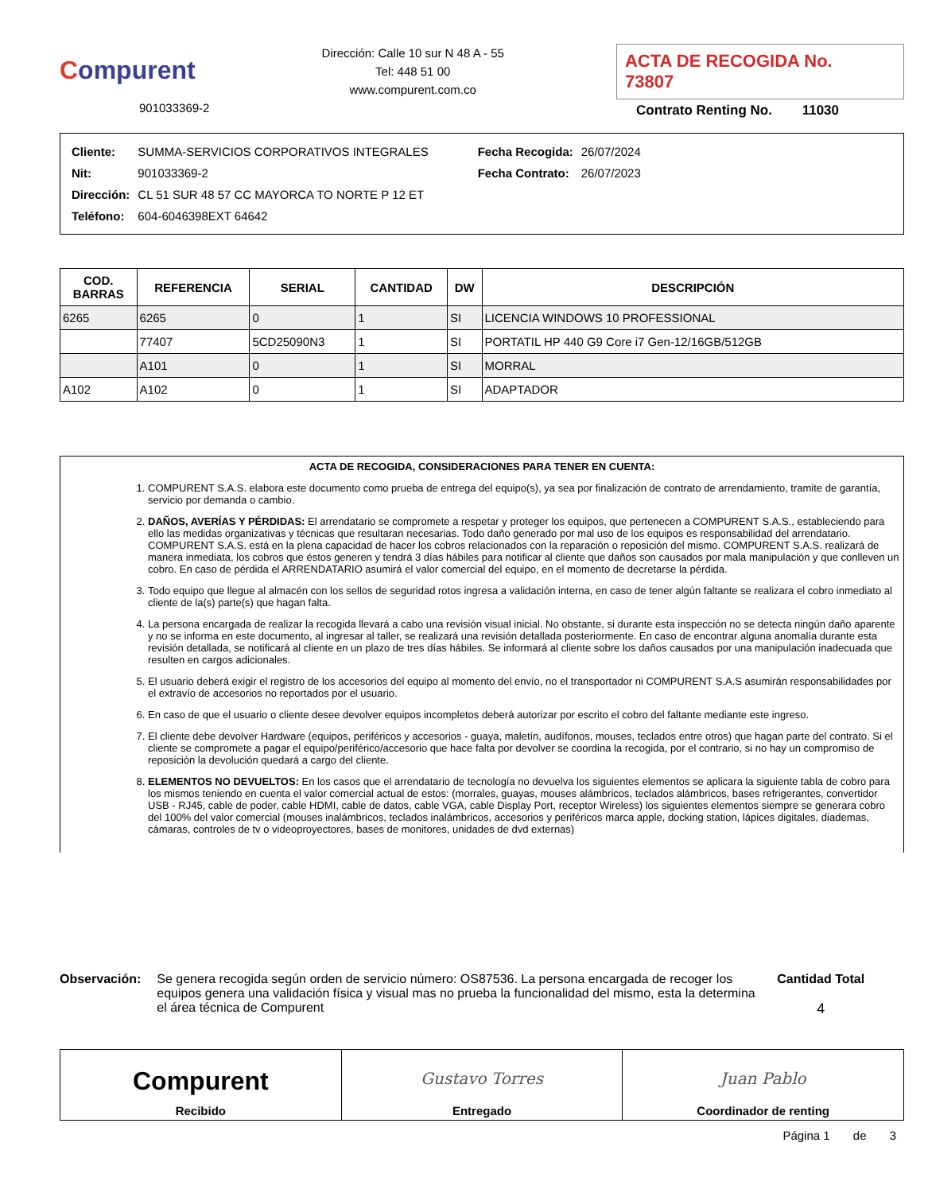Compurent
901033369-2
Dirección: Calle 10 sur N 48 A - 55
Tel: 448 51 00
www.compurent.com.co
ACTA DE RECOGIDA No. 73807
Contrato Renting No. 11030
| Cliente: | SUMMA-SERVICIOS CORPORATIVOS INTEGRALES |
| Nit: | 901033369-2 |
| Dirección: | CL 51 SUR 48 57 CC MAYORCA TO NORTE P 12 ET |
| Teléfono: | 604-6046398EXT 64642 |
| Fecha Recogida: | 26/07/2024 |
| Fecha Contrato: | 26/07/2023 |
| COD. BARRAS | REFERENCIA | SERIAL | CANTIDAD | DW | DESCRIPCIÓN |
| --- | --- | --- | --- | --- | --- |
| 6265 | 6265 | 0 | 1 | SI | LICENCIA WINDOWS 10 PROFESSIONAL |
| | 77407 | 5CD25090N3 | 1 | SI | PORTATIL HP 440 G9 Core i7 Gen-12/16GB/512GB |
| | A101 | 0 | 1 | SI | MORRAL |
| A102 | A102 | 0 | 1 | SI | ADAPTADOR |
ACTA DE RECOGIDA, CONSIDERACIONES PARA TENER EN CUENTA:
1. COMPURENT S.A.S. elabora este documento como prueba de entrega del equipo(s), ya sea por finalización de contrato de arrendamiento, tramite de garantía, servicio por demanda o cambio.
2. DAÑOS, AVERÍAS Y PÉRDIDAS: El arrendatario se compromete a respetar y proteger los equipos, que pertenecen a COMPURENT S.A.S., estableciendo para ello las medidas organizativas y técnicas que resultaran necesarias. Todo daño generado por mal uso de los equipos es responsabilidad del arrendatario. COMPURENT S.A.S. está en la plena capacidad de hacer los cobros relacionados con la reparación o reposición del mismo. COMPURENT S.A.S. realizará de manera inmediata, los cobros que éstos generen y tendrá 3 días hábiles para notificar al cliente que daños son causados por mala manipulación y que conlleven un cobro. En caso de pérdida el ARRENDATARIO asumirá el valor comercial del equipo, en el momento de decretarse la pérdida.
3. Todo equipo que llegue al almacén con los sellos de seguridad rotos ingresa a validación interna, en caso de tener algún faltante se realizara el cobro inmediato al cliente de la(s) parte(s) que hagan falta.
4. La persona encargada de realizar la recogida llevará a cabo una revisión visual inicial. No obstante, si durante esta inspección no se detecta ningún daño aparente y no se informa en este documento, al ingresar al taller, se realizará una revisión detallada posteriormente. En caso de encontrar alguna anomalía durante esta revisión detallada, se notificará al cliente en un plazo de tres días hábiles. Se informará al cliente sobre los daños causados por una manipulación inadecuada que resulten en cargos adicionales.
5. El usuario deberá exigir el registro de los accesorios del equipo al momento del envío, no el transportador ni COMPURENT S.A.S asumirán responsabilidades por el extravío de accesorios no reportados por el usuario.
6. En caso de que el usuario o cliente desee devolver equipos incompletos deberá autorizar por escrito el cobro del faltante mediante este ingreso.
7. El cliente debe devolver Hardware (equipos, periféricos y accesorios - guaya, maletín, audífonos, mouses, teclados entre otros) que hagan parte del contrato. Si el cliente se compromete a pagar el equipo/periférico/accesorio que hace falta por devolver se coordina la recogida, por el contrario, si no hay un compromiso de reposición la devolución quedará a cargo del cliente.
8. ELEMENTOS NO DEVUELTOS: En los casos que el arrendatario de tecnología no devuelva los siguientes elementos se aplicara la siguiente tabla de cobro para los mismos teniendo en cuenta el valor comercial actual de estos: (morrales, guayas, mouses alámbricos, teclados alámbricos, bases refrigerantes, convertidor USB - RJ45, cable de poder, cable HDMI, cable de datos, cable VGA, cable Display Port, receptor Wireless) los siguientes elementos siempre se generara cobro del 100% del valor comercial (mouses inalámbricos, teclados inalámbricos, accesorios y periféricos marca apple, docking station, lápices digitales, diademas, cámaras, controles de tv o videoproyectores, bases de monitores, unidades de dvd externas)
Observación: Se genera recogida según orden de servicio número: OS87536. La persona encargada de recoger los equipos genera una validación física y visual mas no prueba la funcionalidad del mismo, esta la determina el área técnica de Compurent
Cantidad Total
4
Compurent
Recibido
Gustavo Torres
Entregado
Juan Pablo
Coordinador de renting
Página 1 de 3